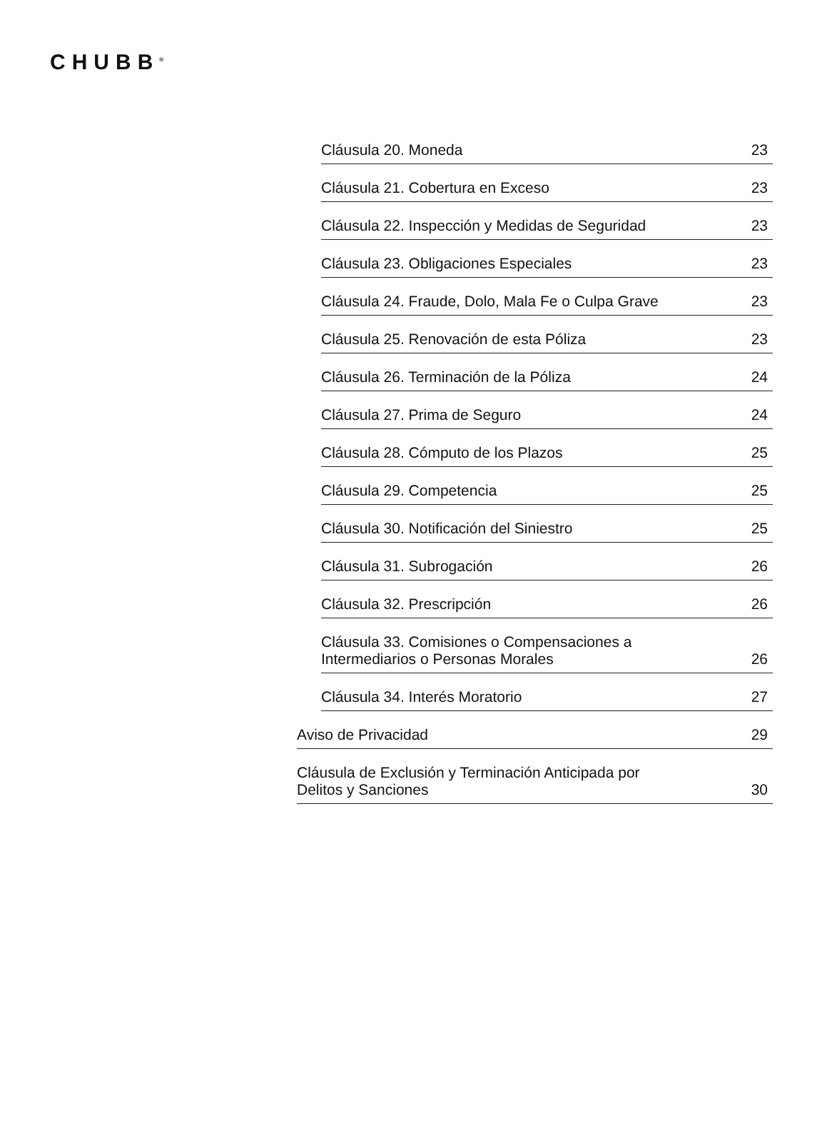CHUBB<sup>®</sup>
Cláusula 20. Moneda 23
Cláusula 21. Cobertura en Exceso 23
Cláusula 22. Inspección y Medidas de Seguridad 23
Cláusula 23. Obligaciones Especiales 23
Cláusula 24. Fraude, Dolo, Mala Fe o Culpa Grave 23
Cláusula 25. Renovación de esta Póliza 23
Cláusula 26. Terminación de la Póliza 24
Cláusula 27. Prima de Seguro 24
Cláusula 28. Cómputo de los Plazos 25
Cláusula 29. Competencia 25
Cláusula 30. Notificación del Siniestro 25
Cláusula 31. Subrogación 26
Cláusula 32. Prescripción 26
Cláusula 33. Comisiones o Compensaciones a
Intermediarios o Personas Morales 26
Cláusula 34. Interés Moratorio 27
Aviso de Privacidad 29
Cláusula de Exclusión y Terminación Anticipada por
Delitos y Sanciones 30